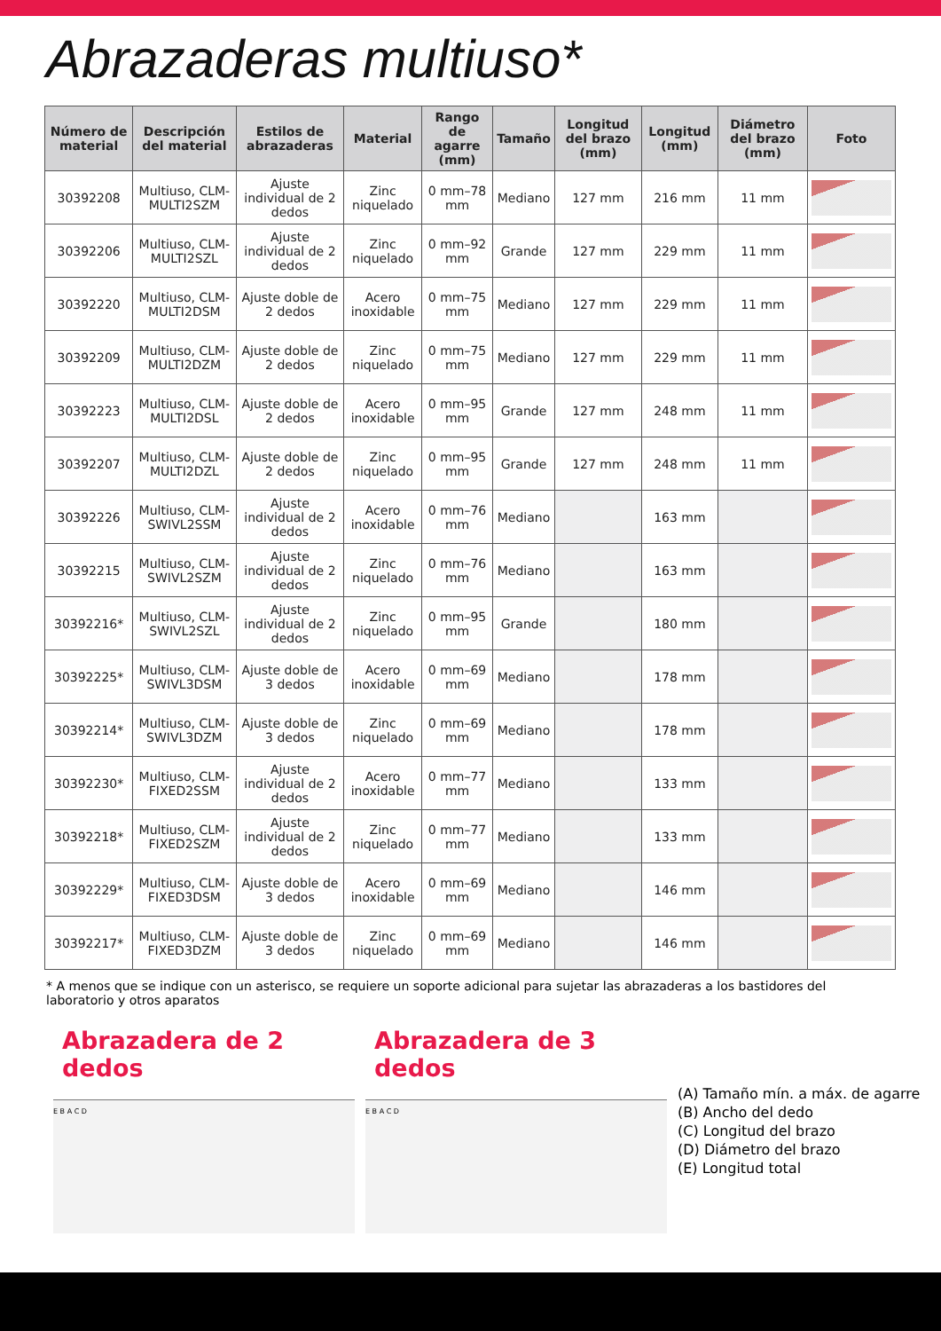Abrazaderas multiuso*
| Número de material | Descripción del material | Estilos de abrazaderas | Material | Rango de agarre (mm) | Tamaño | Longitud del brazo (mm) | Longitud (mm) | Diámetro del brazo (mm) | Foto |
| --- | --- | --- | --- | --- | --- | --- | --- | --- | --- |
| 30392208 | Multiuso, CLM-MULTI2SZM | Ajuste individual de 2 dedos | Zinc niquelado | 0 mm–78 mm | Mediano | 127 mm | 216 mm | 11 mm | |
| 30392206 | Multiuso, CLM-MULTI2SZL | Ajuste individual de 2 dedos | Zinc niquelado | 0 mm–92 mm | Grande | 127 mm | 229 mm | 11 mm | |
| 30392220 | Multiuso, CLM-MULTI2DSM | Ajuste doble de 2 dedos | Acero inoxidable | 0 mm–75 mm | Mediano | 127 mm | 229 mm | 11 mm | |
| 30392209 | Multiuso, CLM-MULTI2DZM | Ajuste doble de 2 dedos | Zinc niquelado | 0 mm–75 mm | Mediano | 127 mm | 229 mm | 11 mm | |
| 30392223 | Multiuso, CLM-MULTI2DSL | Ajuste doble de 2 dedos | Acero inoxidable | 0 mm–95 mm | Grande | 127 mm | 248 mm | 11 mm | |
| 30392207 | Multiuso, CLM-MULTI2DZL | Ajuste doble de 2 dedos | Zinc niquelado | 0 mm–95 mm | Grande | 127 mm | 248 mm | 11 mm | |
| 30392226 | Multiuso, CLM-SWIVL2SSM | Ajuste individual de 2 dedos | Acero inoxidable | 0 mm–76 mm | Mediano | | 163 mm | | |
| 30392215 | Multiuso, CLM-SWIVL2SZM | Ajuste individual de 2 dedos | Zinc niquelado | 0 mm–76 mm | Mediano | | 163 mm | | |
| 30392216* | Multiuso, CLM-SWIVL2SZL | Ajuste individual de 2 dedos | Zinc niquelado | 0 mm–95 mm | Grande | | 180 mm | | |
| 30392225* | Multiuso, CLM-SWIVL3DSM | Ajuste doble de 3 dedos | Acero inoxidable | 0 mm–69 mm | Mediano | | 178 mm | | |
| 30392214* | Multiuso, CLM-SWIVL3DZM | Ajuste doble de 3 dedos | Zinc niquelado | 0 mm–69 mm | Mediano | | 178 mm | | |
| 30392230* | Multiuso, CLM-FIXED2SSM | Ajuste individual de 2 dedos | Acero inoxidable | 0 mm–77 mm | Mediano | | 133 mm | | |
| 30392218* | Multiuso, CLM-FIXED2SZM | Ajuste individual de 2 dedos | Zinc niquelado | 0 mm–77 mm | Mediano | | 133 mm | | |
| 30392229* | Multiuso, CLM-FIXED3DSM | Ajuste doble de 3 dedos | Acero inoxidable | 0 mm–69 mm | Mediano | | 146 mm | | |
| 30392217* | Multiuso, CLM-FIXED3DZM | Ajuste doble de 3 dedos | Zinc niquelado | 0 mm–69 mm | Mediano | | 146 mm | | |
* A menos que se indique con un asterisco, se requiere un soporte adicional para sujetar las abrazaderas a los bastidores del laboratorio y otros aparatos
Abrazadera de 2 dedos
E B A C D
Abrazadera de 3 dedos
E B A C D
(A) Tamaño mín. a máx. de agarre
(B) Ancho del dedo
(C) Longitud del brazo
(D) Diámetro del brazo
(E) Longitud total